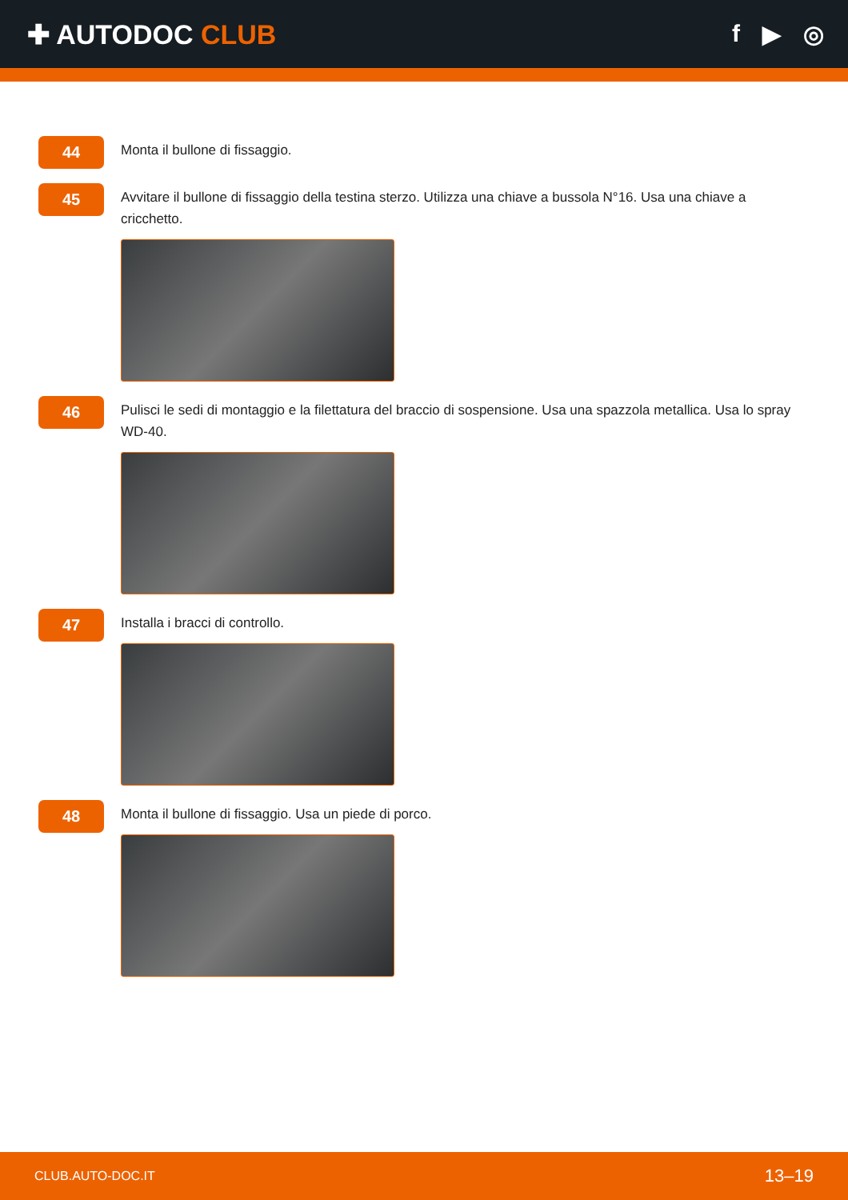✚ AUTODOC CLUB f ▶ ◎
44
Monta il bullone di fissaggio.
45
Avvitare il bullone di fissaggio della testina sterzo. Utilizza una chiave a bussola N°16. Usa una chiave a cricchetto.
46
Pulisci le sedi di montaggio e la filettatura del braccio di sospensione. Usa una spazzola metallica. Usa lo spray WD-40.
47
Installa i bracci di controllo.
48
Monta il bullone di fissaggio. Usa un piede di porco.
CLUB.AUTO-DOC.IT 13–19